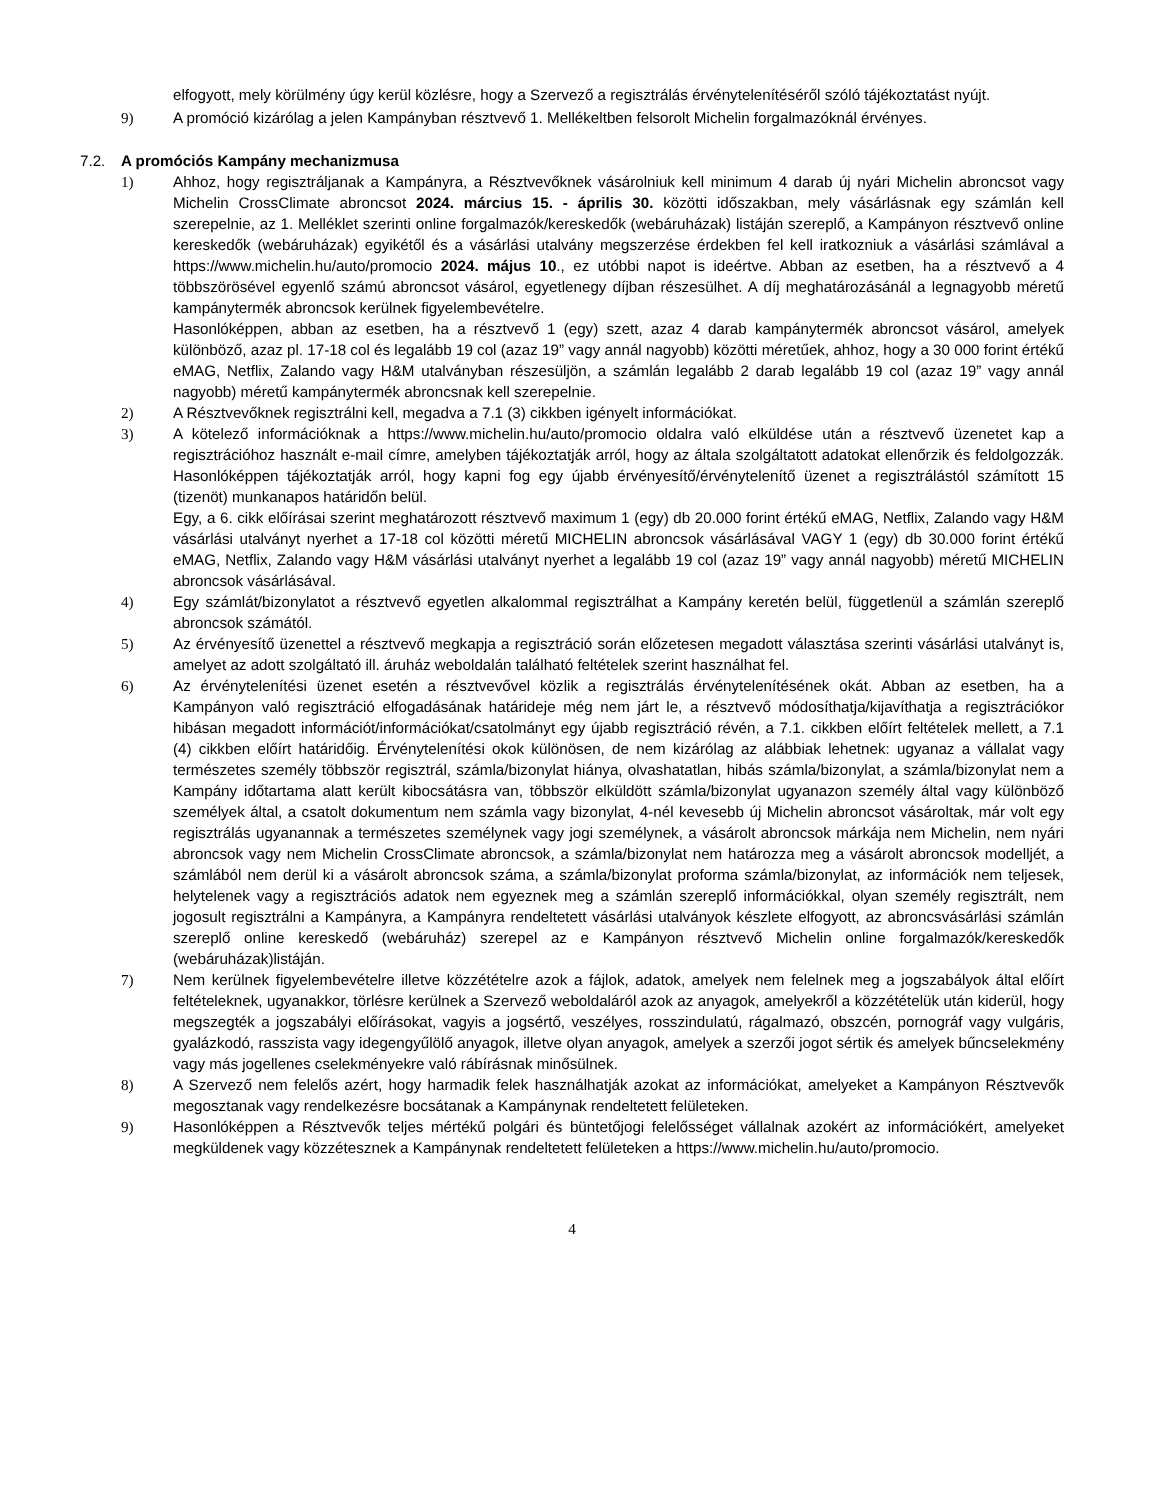elfogyott, mely körülmény úgy kerül közlésre, hogy a Szervező a regisztrálás érvénytelenítéséről szóló tájékoztatást nyújt.
9) A promóció kizárólag a jelen Kampányban résztvevő 1. Mellékeltben felsorolt Michelin forgalmazóknál érvényes.
7.2. A promóciós Kampány mechanizmusa
1) Ahhoz, hogy regisztráljanak a Kampányra, a Résztvevőknek vásárolniuk kell minimum 4 darab új nyári Michelin abroncsot vagy Michelin CrossClimate abroncsot 2024. március 15. - április 30. közötti időszakban, mely vásárlásnak egy számlán kell szerepelnie, az 1. Melléklet szerinti online forgalmazók/kereskedők (webáruházak) listáján szereplő, a Kampányon résztvevő online kereskedők (webáruházak) egyikétől és a vásárlási utalvány megszerzése érdekben fel kell iratkozniuk a vásárlási számlával a https://www.michelin.hu/auto/promocio 2024. május 10., ez utóbbi napot is ideértve. Abban az esetben, ha a résztvevő a 4 többszörösével egyenlő számú abroncsot vásárol, egyetlenegy díjban részesülhet. A díj meghatározásánál a legnagyobb méretű kampánytermék abroncsok kerülnek figyelembevételre.
Hasonlóképpen, abban az esetben, ha a résztvevő 1 (egy) szett, azaz 4 darab kampánytermék abroncsot vásárol, amelyek különböző, azaz pl. 17-18 col és legalább 19 col (azaz 19” vagy annál nagyobb) közötti méretűek, ahhoz, hogy a 30 000 forint értékű eMAG, Netflix, Zalando vagy H&M utalványban részesüljön, a számlán legalább 2 darab legalább 19 col (azaz 19” vagy annál nagyobb) méretű kampánytermék abroncsnak kell szerepelnie.
2) A Résztvevőknek regisztrálni kell, megadva a 7.1 (3) cikkben igényelt információkat.
3) A kötelező információknak a https://www.michelin.hu/auto/promocio oldalra való elküldése után a résztvevő üzenetet kap a regisztrációhoz használt e-mail címre, amelyben tájékoztatják arról, hogy az általa szolgáltatott adatokat ellenőrzik és feldolgozzák. Hasonlóképpen tájékoztatják arról, hogy kapni fog egy újabb érvényesítő/érvénytelenítő üzenet a regisztrálástól számított 15 (tizenöt) munkanapos határidőn belül.
Egy, a 6. cikk előírásai szerint meghatározott résztvevő maximum 1 (egy) db 20.000 forint értékű eMAG, Netflix, Zalando vagy H&M vásárlási utalványt nyerhet a 17-18 col közötti méretű MICHELIN abroncsok vásárlásával VAGY 1 (egy) db 30.000 forint értékű eMAG, Netflix, Zalando vagy H&M vásárlási utalványt nyerhet a legalább 19 col (azaz 19” vagy annál nagyobb) méretű MICHELIN abroncsok vásárlásával.
4) Egy számlát/bizonylatot a résztvevő egyetlen alkalommal regisztrálhat a Kampány keretén belül, függetlenül a számlán szereplő abroncsok számától.
5) Az érvényesítő üzenettel a résztvevő megkapja a regisztráció során előzetesen megadott választása szerinti vásárlási utalványt is, amelyet az adott szolgáltató ill. áruház weboldalán található feltételek szerint használhat fel.
6) Az érvénytelenítési üzenet esetén a résztvevővel közlik a regisztrálás érvénytelenítésének okát. Abban az esetben, ha a Kampányon való regisztráció elfogadásának határideje még nem járt le, a résztvevő módosíthatja/kijavíthatja a regisztrációkor hibásan megadott információt/információkat/csatolmányt egy újabb regisztráció révén, a 7.1. cikkben előírt feltételek mellett, a 7.1 (4) cikkben előírt határidőig. Érvénytelenítési okok különösen, de nem kizárólag az alábbiak lehetnek: ugyanaz a vállalat vagy természetes személy többször regisztrál, számla/bizonylat hiánya, olvashatatlan, hibás számla/bizonylat, a számla/bizonylat nem a Kampány időtartama alatt került kibocsátásra van, többször elküldött számla/bizonylat ugyanazon személy által vagy különböző személyek által, a csatolt dokumentum nem számla vagy bizonylat, 4-nél kevesebb új Michelin abroncsot vásároltak, már volt egy regisztrálás ugyanannak a természetes személynek vagy jogi személynek, a vásárolt abroncsok márkája nem Michelin, nem nyári abroncsok vagy nem Michelin CrossClimate abroncsok, a számla/bizonylat nem határozza meg a vásárolt abroncsok modelljét, a számlából nem derül ki a vásárolt abroncsok száma, a számla/bizonylat proforma számla/bizonylat, az információk nem teljesek, helytelenek vagy a regisztrációs adatok nem egyeznek meg a számlán szereplő információkkal, olyan személy regisztrált, nem jogosult regisztrálni a Kampányra, a Kampányra rendeltetett vásárlási utalványok készlete elfogyott, az abroncsvásárlási számlán szereplő online kereskedő (webáruház) szerepel az e Kampányon résztvevő Michelin online forgalmazók/kereskedők (webáruházak)listáján.
7) Nem kerülnek figyelembevételre illetve közzétételre azok a fájlok, adatok, amelyek nem felelnek meg a jogszabályok által előírt feltételeknek, ugyanakkor, törlésre kerülnek a Szervező weboldaláról azok az anyagok, amelyekről a közzétételük után kiderül, hogy megszegték a jogszabályi előírásokat, vagyis a jogsértő, veszélyes, rosszindulatú, rágalmazó, obszcén, pornográf vagy vulgáris, gyalázkodó, rasszista vagy idegengyűlölő anyagok, illetve olyan anyagok, amelyek a szerzői jogot sértik és amelyek bűncselekmény vagy más jogellenes cselekményekre való rábírásnak minősülnek.
8) A Szervező nem felelős azért, hogy harmadik felek használhatják azokat az információkat, amelyeket a Kampányon Résztvevők megosztanak vagy rendelkezésre bocsátanak a Kampánynak rendeltetett felületeken.
9) Hasonlóképpen a Résztvevők teljes mértékű polgári és büntetőjogi felelősséget vállalnak azokért az információkért, amelyeket megküldenek vagy közzétesznek a Kampánynak rendeltetett felületeken a https://www.michelin.hu/auto/promocio.
4